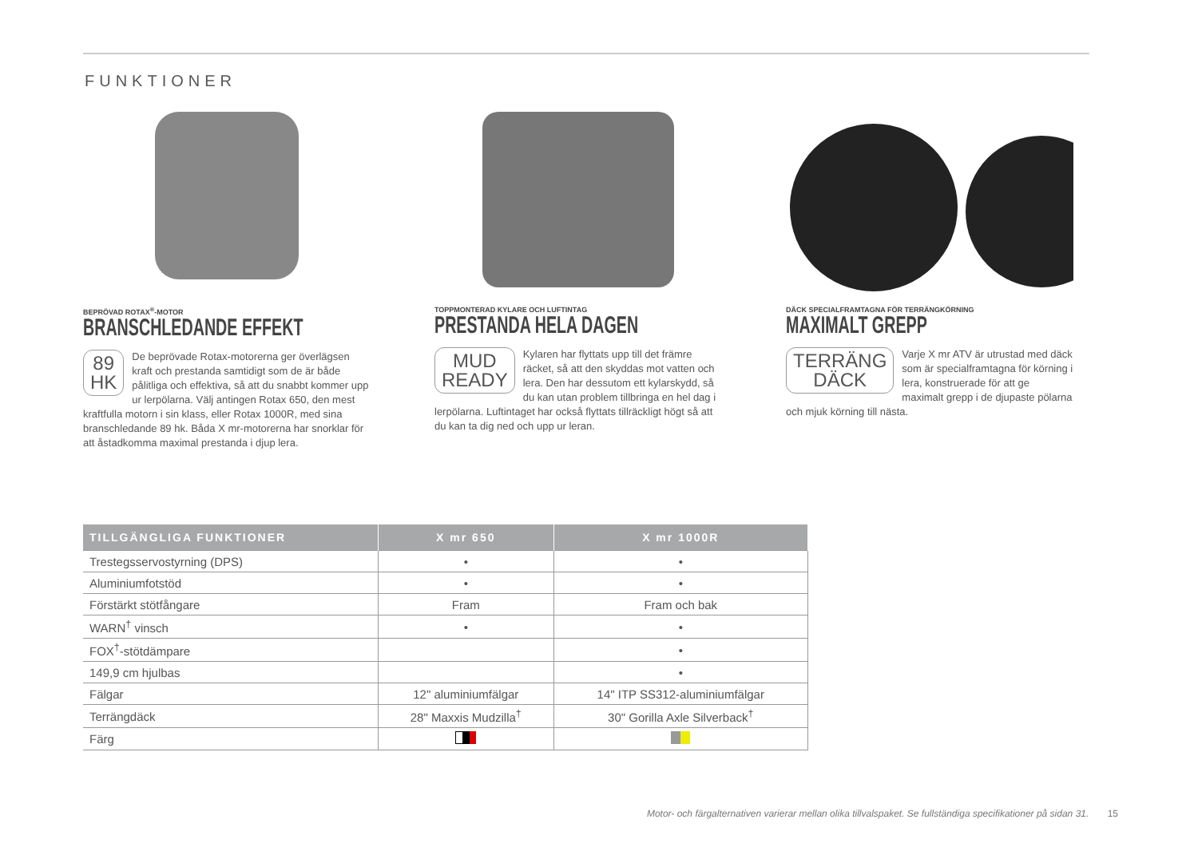FUNKTIONER
BEPRÖVAD ROTAX<sup>®</sup>-MOTOR
BRANSCHLEDANDE EFFEKT
89
HK
De beprövade Rotax-motorerna ger överlägsen kraft och prestanda samtidigt som de är både pålitliga och effektiva, så att du snabbt kommer upp ur lerpölarna. Välj antingen Rotax 650, den mest kraftfulla motorn i sin klass, eller Rotax 1000R, med sina branschledande 89 hk. Båda X mr-motorerna har snorklar för att åstadkomma maximal prestanda i djup lera.
TOPPMONTERAD KYLARE OCH LUFTINTAG
PRESTANDA HELA DAGEN
MUD
READY
Kylaren har flyttats upp till det främre räcket, så att den skyddas mot vatten och lera. Den har dessutom ett kylarskydd, så du kan utan problem tillbringa en hel dag i lerpölarna. Luftintaget har också flyttats tillräckligt högt så att du kan ta dig ned och upp ur leran.
DÄCK SPECIALFRAMTAGNA FÖR TERRÄNGKÖRNING
MAXIMALT GREPP
TERRÄNG
DÄCK
Varje X mr ATV är utrustad med däck som är specialframtagna för körning i lera, konstruerade för att ge maximalt grepp i de djupaste pölarna och mjuk körning till nästa.
| TILLGÄNGLIGA FUNKTIONER | X mr 650 | X mr 1000R |
| --- | --- | --- |
| Trestegsservostyrning (DPS) | • | • |
| Aluminiumfotstöd | • | • |
| Förstärkt stötfångare | Fram | Fram och bak |
| WARN<sup>†</sup> vinsch | • | • |
| FOX<sup>†</sup>-stötdämpare | | • |
| 149,9 cm hjulbas | | • |
| Fälgar | 12" aluminiumfälgar | 14" ITP SS312-aluminiumfälgar |
| Terrängdäck | 28" Maxxis Mudzilla<sup>†</sup> | 30" Gorilla Axle Silverback<sup>†</sup> |
| Färg | | |
Motor- och färgalternativen varierar mellan olika tillvalspaket. Se fullständiga specifikationer på sidan 31. 15